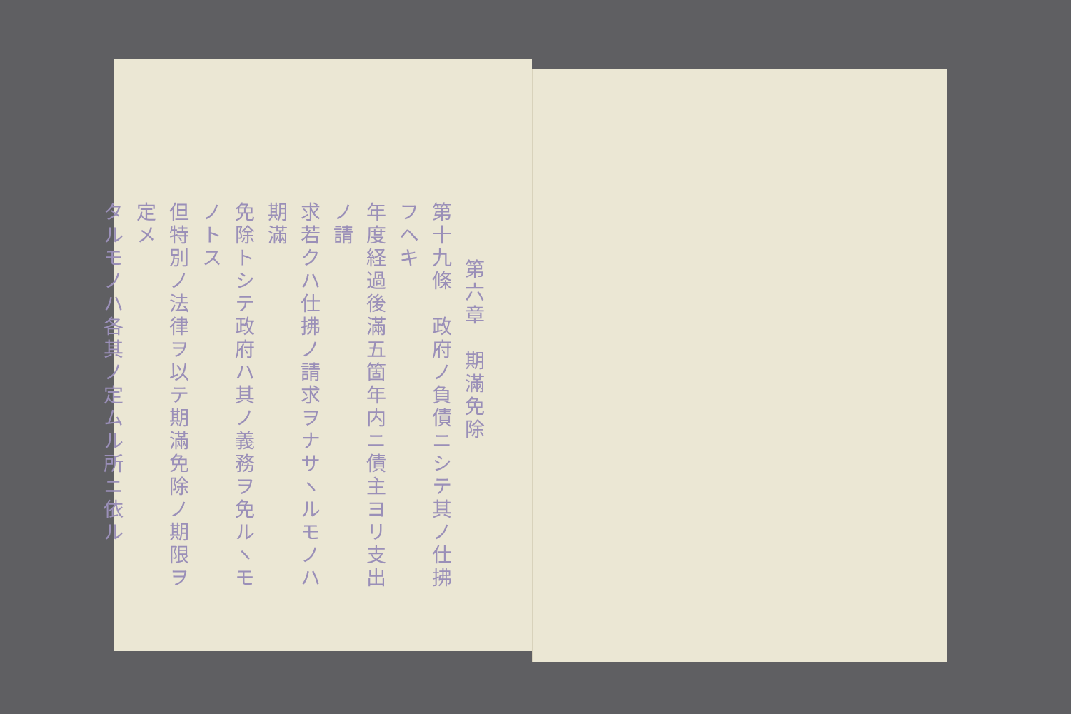第六章　期滿免除
第十九條　政府ノ負債ニシテ其ノ仕拂フヘキ
年度経過後滿五箇年内ニ債主ヨリ支出ノ請
求若クハ仕拂ノ請求ヲナサヽルモノハ期滿
免除トシテ政府ハ其ノ義務ヲ免ルヽモノトス
但特別ノ法律ヲ以テ期滿免除ノ期限ヲ定メ
タルモノハ各其ノ定ムル所ニ依ル